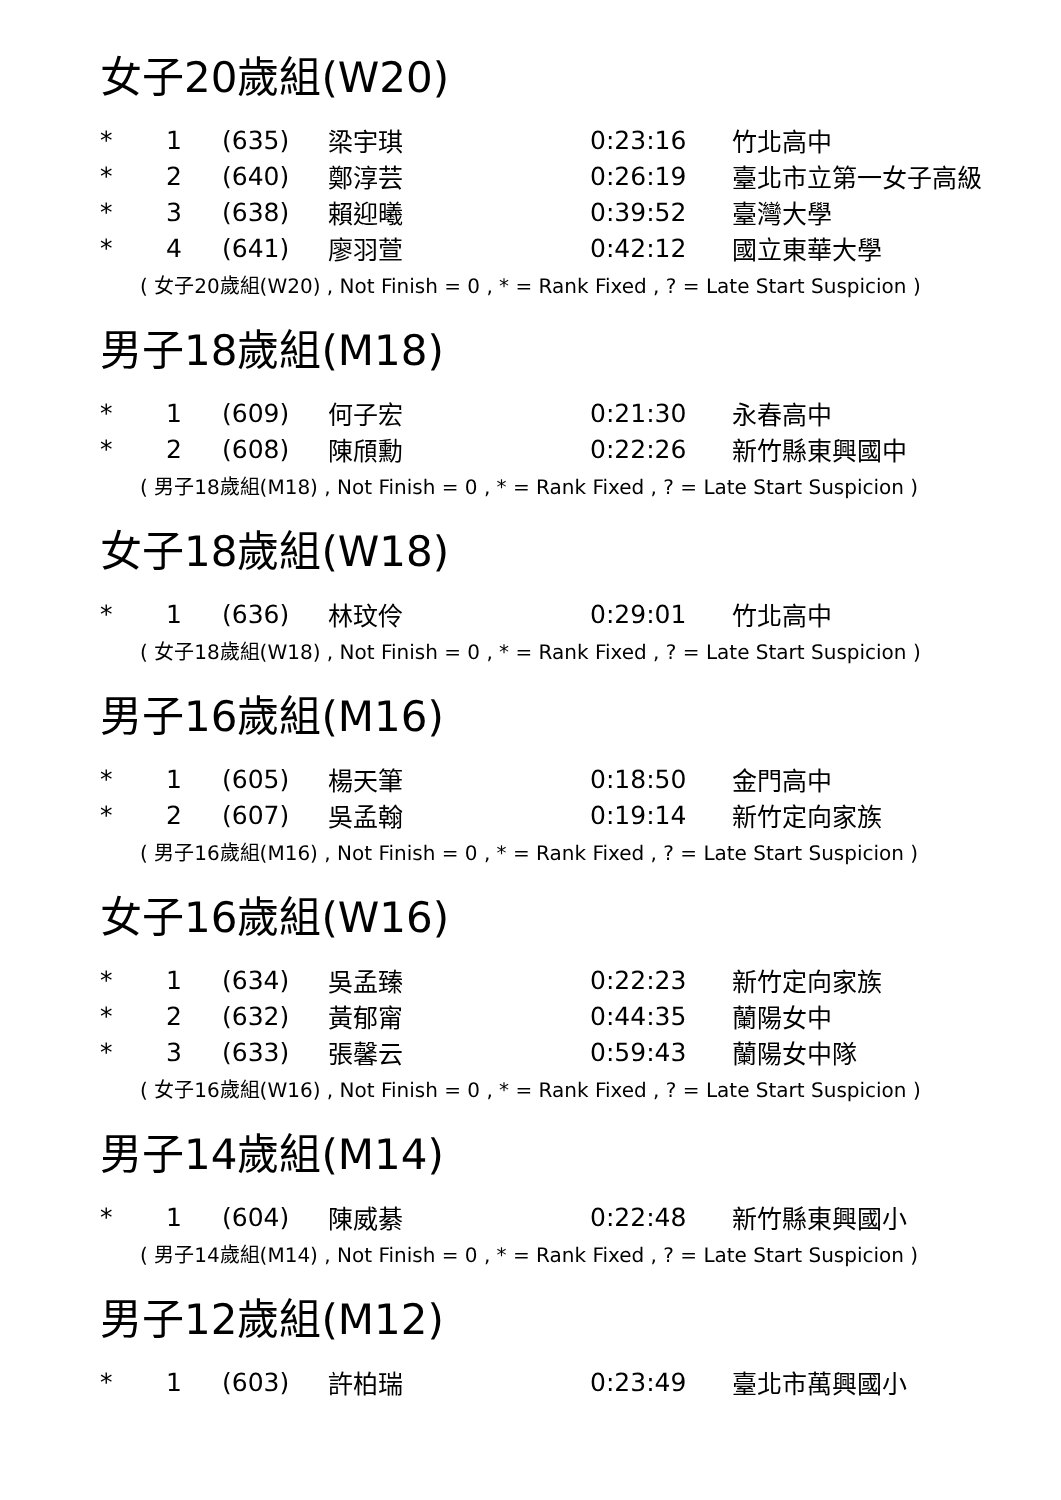女子20歲組(W20)
| * | 1 | (635) | 梁宇琪 | 0:23:16 | 竹北高中 |
| * | 2 | (640) | 鄭淳芸 | 0:26:19 | 臺北市立第一女子高級 |
| * | 3 | (638) | 賴迎曦 | 0:39:52 | 臺灣大學 |
| * | 4 | (641) | 廖羽萱 | 0:42:12 | 國立東華大學 |
( 女子20歲組(W20) , Not Finish = 0 , * = Rank Fixed , ? = Late Start Suspicion )
男子18歲組(M18)
| * | 1 | (609) | 何子宏 | 0:21:30 | 永春高中 |
| * | 2 | (608) | 陳頎勳 | 0:22:26 | 新竹縣東興國中 |
( 男子18歲組(M18) , Not Finish = 0 , * = Rank Fixed , ? = Late Start Suspicion )
女子18歲組(W18)
| * | 1 | (636) | 林玟伶 | 0:29:01 | 竹北高中 |
( 女子18歲組(W18) , Not Finish = 0 , * = Rank Fixed , ? = Late Start Suspicion )
男子16歲組(M16)
| * | 1 | (605) | 楊天筆 | 0:18:50 | 金門高中 |
| * | 2 | (607) | 吳孟翰 | 0:19:14 | 新竹定向家族 |
( 男子16歲組(M16) , Not Finish = 0 , * = Rank Fixed , ? = Late Start Suspicion )
女子16歲組(W16)
| * | 1 | (634) | 吳孟臻 | 0:22:23 | 新竹定向家族 |
| * | 2 | (632) | 黃郁甯 | 0:44:35 | 蘭陽女中 |
| * | 3 | (633) | 張馨云 | 0:59:43 | 蘭陽女中隊 |
( 女子16歲組(W16) , Not Finish = 0 , * = Rank Fixed , ? = Late Start Suspicion )
男子14歲組(M14)
| * | 1 | (604) | 陳威綦 | 0:22:48 | 新竹縣東興國小 |
( 男子14歲組(M14) , Not Finish = 0 , * = Rank Fixed , ? = Late Start Suspicion )
男子12歲組(M12)
| * | 1 | (603) | 許柏瑞 | 0:23:49 | 臺北市萬興國小 |